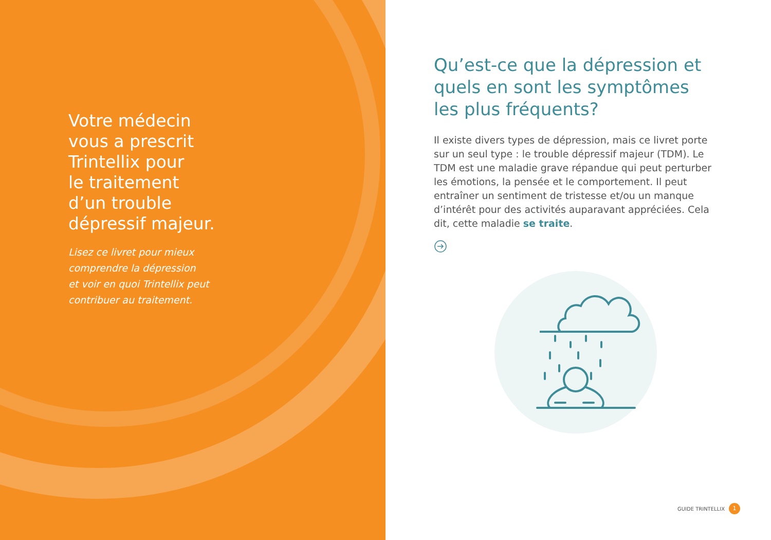Votre médecin
vous a prescrit
Trintellix pour
le traitement
d’un trouble
dépressif majeur.
Lisez ce livret pour mieux
comprendre la dépression
et voir en quoi Trintellix peut
contribuer au traitement.
Qu’est-ce que la dépression et quels en sont les symptômes les plus fréquents?
Il existe divers types de dépression, mais ce livret porte sur un seul type : le trouble dépressif majeur (TDM). Le TDM est une maladie grave répandue qui peut perturber les émotions, la pensée et le comportement. Il peut entraîner un sentiment de tristesse et/ou un manque d’intérêt pour des activités auparavant appréciées. Cela dit, cette maladie se traite.
GUIDE TRINTELLIX 1